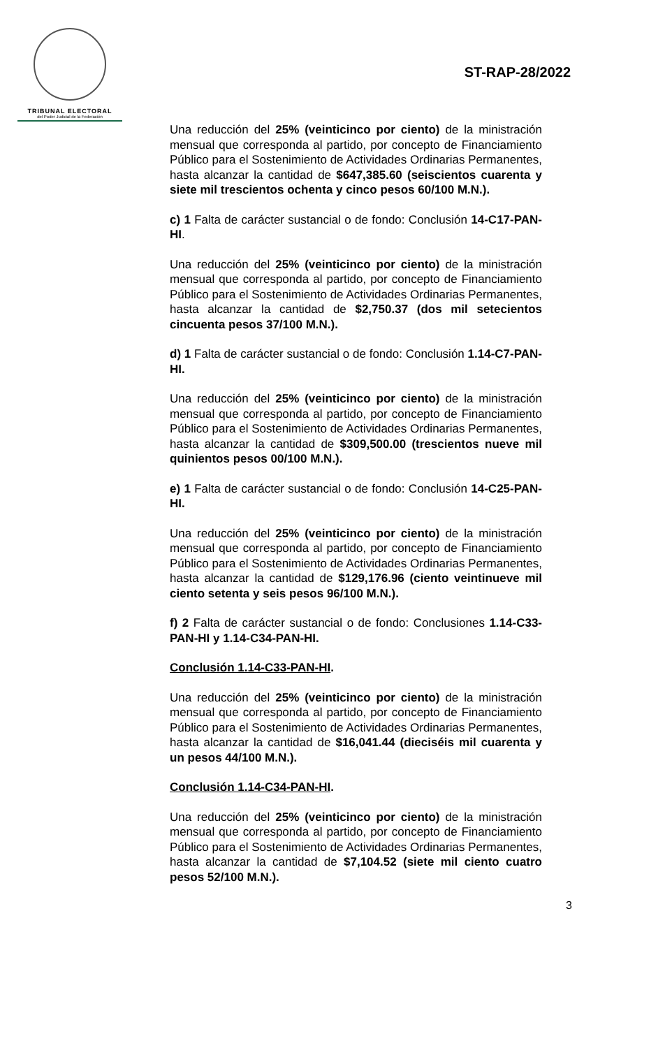TRIBUNAL ELECTORAL
del Poder Judicial de la Federación
ST-RAP-28/2022
Una reducción del 25% (veinticinco por ciento) de la ministración mensual que corresponda al partido, por concepto de Financiamiento Público para el Sostenimiento de Actividades Ordinarias Permanentes, hasta alcanzar la cantidad de $647,385.60 (seiscientos cuarenta y siete mil trescientos ochenta y cinco pesos 60/100 M.N.).
c) 1 Falta de carácter sustancial o de fondo: Conclusión 14-C17-PAN-HI.
Una reducción del 25% (veinticinco por ciento) de la ministración mensual que corresponda al partido, por concepto de Financiamiento Público para el Sostenimiento de Actividades Ordinarias Permanentes, hasta alcanzar la cantidad de $2,750.37 (dos mil setecientos cincuenta pesos 37/100 M.N.).
d) 1 Falta de carácter sustancial o de fondo: Conclusión 1.14-C7-PAN-HI.
Una reducción del 25% (veinticinco por ciento) de la ministración mensual que corresponda al partido, por concepto de Financiamiento Público para el Sostenimiento de Actividades Ordinarias Permanentes, hasta alcanzar la cantidad de $309,500.00 (trescientos nueve mil quinientos pesos 00/100 M.N.).
e) 1 Falta de carácter sustancial o de fondo: Conclusión 14-C25-PAN-HI.
Una reducción del 25% (veinticinco por ciento) de la ministración mensual que corresponda al partido, por concepto de Financiamiento Público para el Sostenimiento de Actividades Ordinarias Permanentes, hasta alcanzar la cantidad de $129,176.96 (ciento veintinueve mil ciento setenta y seis pesos 96/100 M.N.).
f) 2 Falta de carácter sustancial o de fondo: Conclusiones 1.14-C33-PAN-HI y 1.14-C34-PAN-HI.
Conclusión 1.14-C33-PAN-HI.
Una reducción del 25% (veinticinco por ciento) de la ministración mensual que corresponda al partido, por concepto de Financiamiento Público para el Sostenimiento de Actividades Ordinarias Permanentes, hasta alcanzar la cantidad de $16,041.44 (dieciséis mil cuarenta y un pesos 44/100 M.N.).
Conclusión 1.14-C34-PAN-HI.
Una reducción del 25% (veinticinco por ciento) de la ministración mensual que corresponda al partido, por concepto de Financiamiento Público para el Sostenimiento de Actividades Ordinarias Permanentes, hasta alcanzar la cantidad de $7,104.52 (siete mil ciento cuatro pesos 52/100 M.N.).
3